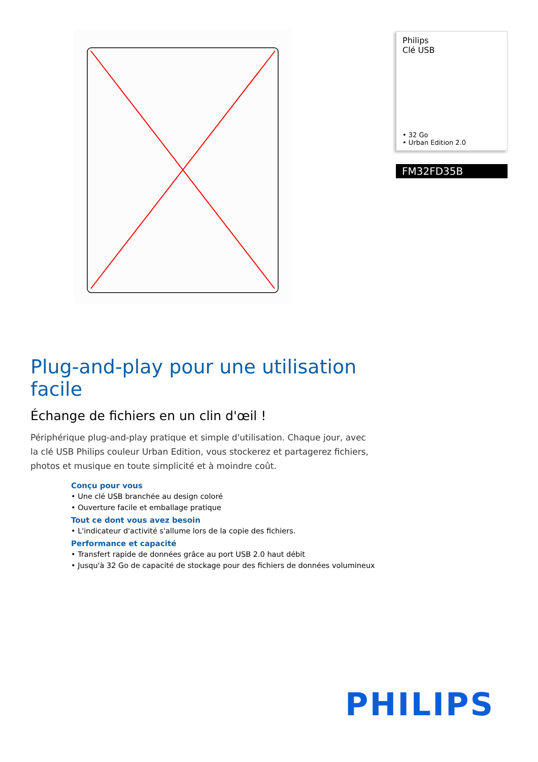Philips
Clé USB
• 32 Go
• Urban Edition 2.0
FM32FD35B
Plug-and-play pour une utilisation facile
Échange de fichiers en un clin d'œil !
Périphérique plug-and-play pratique et simple d'utilisation. Chaque jour, avec la clé USB Philips couleur Urban Edition, vous stockerez et partagerez fichiers, photos et musique en toute simplicité et à moindre coût.
Conçu pour vous
• Une clé USB branchée au design coloré
• Ouverture facile et emballage pratique
Tout ce dont vous avez besoin
• L'indicateur d'activité s'allume lors de la copie des fichiers.
Performance et capacité
• Transfert rapide de données grâce au port USB 2.0 haut débit
• Jusqu'à 32 Go de capacité de stockage pour des fichiers de données volumineux
PHILIPS